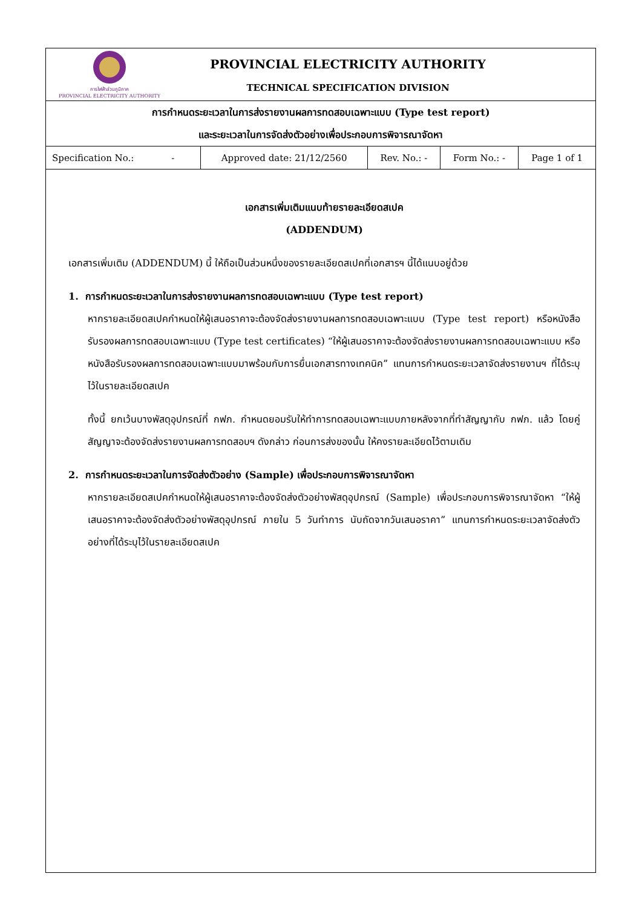การไฟฟ้าส่วนภูมิภาค
PROVINCIAL ELECTRICITY AUTHORITY
PROVINCIAL ELECTRICITY AUTHORITY
TECHNICAL SPECIFICATION DIVISION
การกำหนดระยะเวลาในการส่งรายงานผลการทดสอบเฉพาะแบบ (Type test report)
และระยะเวลาในการจัดส่งตัวอย่างเพื่อประกอบการพิจารณาจัดหา
| Specification No.: - | Approved date: 21/12/2560 | Rev. No.: - | Form No.: - | Page 1 of 1 |
เอกสารเพิ่มเติมแนบท้ายรายละเอียดสเปค
(ADDENDUM)
เอกสารเพิ่มเติม (ADDENDUM) นี้ ให้ถือเป็นส่วนหนึ่งของรายละเอียดสเปคที่เอกสารฯ นี้ได้แนบอยู่ด้วย
1. การกำหนดระยะเวลาในการส่งรายงานผลการทดสอบเฉพาะแบบ (Type test report)
หากรายละเอียดสเปคกำหนดให้ผู้เสนอราคาจะต้องจัดส่งรายงานผลการทดสอบเฉพาะแบบ (Type test report) หรือหนังสือรับรองผลการทดสอบเฉพาะแบบ (Type test certificates) “ให้ผู้เสนอราคาจะต้องจัดส่งรายงานผลการทดสอบเฉพาะแบบ หรือหนังสือรับรองผลการทดสอบเฉพาะแบบมาพร้อมกับการยื่นเอกสารทางเทคนิค” แทนการกำหนดระยะเวลาจัดส่งรายงานฯ ที่ได้ระบุไว้ในรายละเอียดสเปค
ทั้งนี้ ยกเว้นบางพัสดุอุปกรณ์ที่ กฟภ. กำหนดยอมรับให้ทำการทดสอบเฉพาะแบบภายหลังจากที่ทำสัญญากับ กฟภ. แล้ว โดยคู่สัญญาจะต้องจัดส่งรายงานผลการทดสอบฯ ดังกล่าว ก่อนการส่งของนั้น ให้คงรายละเอียดไว้ตามเดิม
2. การกำหนดระยะเวลาในการจัดส่งตัวอย่าง (Sample) เพื่อประกอบการพิจารณาจัดหา
หากรายละเอียดสเปคกำหนดให้ผู้เสนอราคาจะต้องจัดส่งตัวอย่างพัสดุอุปกรณ์ (Sample) เพื่อประกอบการพิจารณาจัดหา “ให้ผู้เสนอราคาจะต้องจัดส่งตัวอย่างพัสดุอุปกรณ์ ภายใน 5 วันทำการ นับถัดจากวันเสนอราคา” แทนการกำหนดระยะเวลาจัดส่งตัวอย่างที่ได้ระบุไว้ในรายละเอียดสเปค